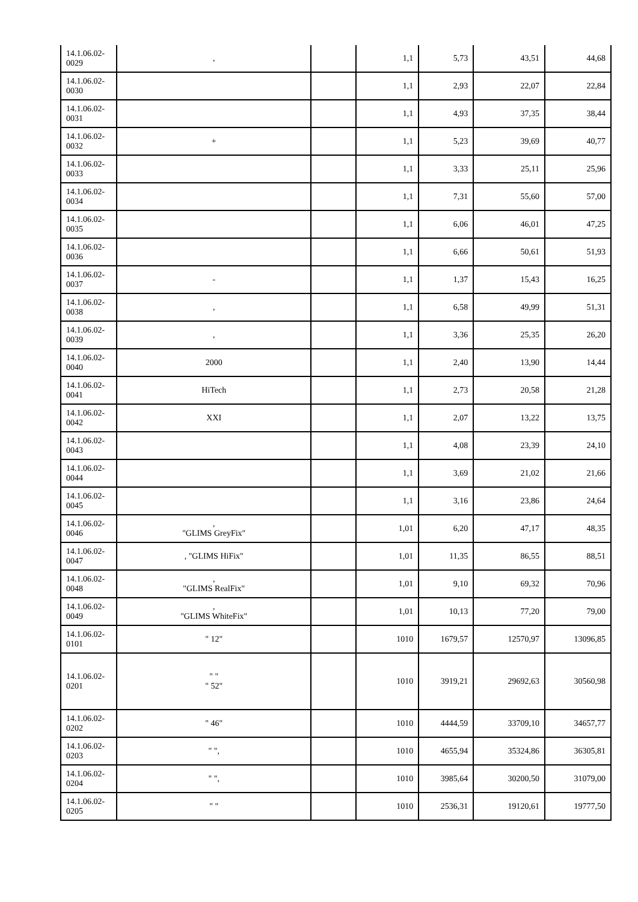| 14.1.06.02- 0029 | , | | 1,1 | 5,73 | 43,51 | 44,68 |
| 14.1.06.02- 0030 | | | 1,1 | 2,93 | 22,07 | 22,84 |
| 14.1.06.02- 0031 | | | 1,1 | 4,93 | 37,35 | 38,44 |
| 14.1.06.02- 0032 | + | | 1,1 | 5,23 | 39,69 | 40,77 |
| 14.1.06.02- 0033 | | | 1,1 | 3,33 | 25,11 | 25,96 |
| 14.1.06.02- 0034 | | | 1,1 | 7,31 | 55,60 | 57,00 |
| 14.1.06.02- 0035 | | | 1,1 | 6,06 | 46,01 | 47,25 |
| 14.1.06.02- 0036 | | | 1,1 | 6,66 | 50,61 | 51,93 |
| 14.1.06.02- 0037 | - | | 1,1 | 1,37 | 15,43 | 16,25 |
| 14.1.06.02- 0038 | , | | 1,1 | 6,58 | 49,99 | 51,31 |
| 14.1.06.02- 0039 | , | | 1,1 | 3,36 | 25,35 | 26,20 |
| 14.1.06.02- 0040 | 2000 | | 1,1 | 2,40 | 13,90 | 14,44 |
| 14.1.06.02- 0041 | HiTech | | 1,1 | 2,73 | 20,58 | 21,28 |
| 14.1.06.02- 0042 | XXI | | 1,1 | 2,07 | 13,22 | 13,75 |
| 14.1.06.02- 0043 | | | 1,1 | 4,08 | 23,39 | 24,10 |
| 14.1.06.02- 0044 | | | 1,1 | 3,69 | 21,02 | 21,66 |
| 14.1.06.02- 0045 | | | 1,1 | 3,16 | 23,86 | 24,64 |
| 14.1.06.02- 0046 | , "GLIMS GreyFix" | | 1,01 | 6,20 | 47,17 | 48,35 |
| 14.1.06.02- 0047 | , "GLIMS HiFix" | | 1,01 | 11,35 | 86,55 | 88,51 |
| 14.1.06.02- 0048 | , "GLIMS RealFix" | | 1,01 | 9,10 | 69,32 | 70,96 |
| 14.1.06.02- 0049 | , "GLIMS WhiteFix" | | 1,01 | 10,13 | 77,20 | 79,00 |
| 14.1.06.02- 0101 | " 12" | | 1010 | 1679,57 | 12570,97 | 13096,85 |
| 14.1.06.02- 0201 | " " " 52" | | 1010 | 3919,21 | 29692,63 | 30560,98 |
| 14.1.06.02- 0202 | " 46" | | 1010 | 4444,59 | 33709,10 | 34657,77 |
| 14.1.06.02- 0203 | " ", | | 1010 | 4655,94 | 35324,86 | 36305,81 |
| 14.1.06.02- 0204 | " ", | | 1010 | 3985,64 | 30200,50 | 31079,00 |
| 14.1.06.02- 0205 | " " | | 1010 | 2536,31 | 19120,61 | 19777,50 |